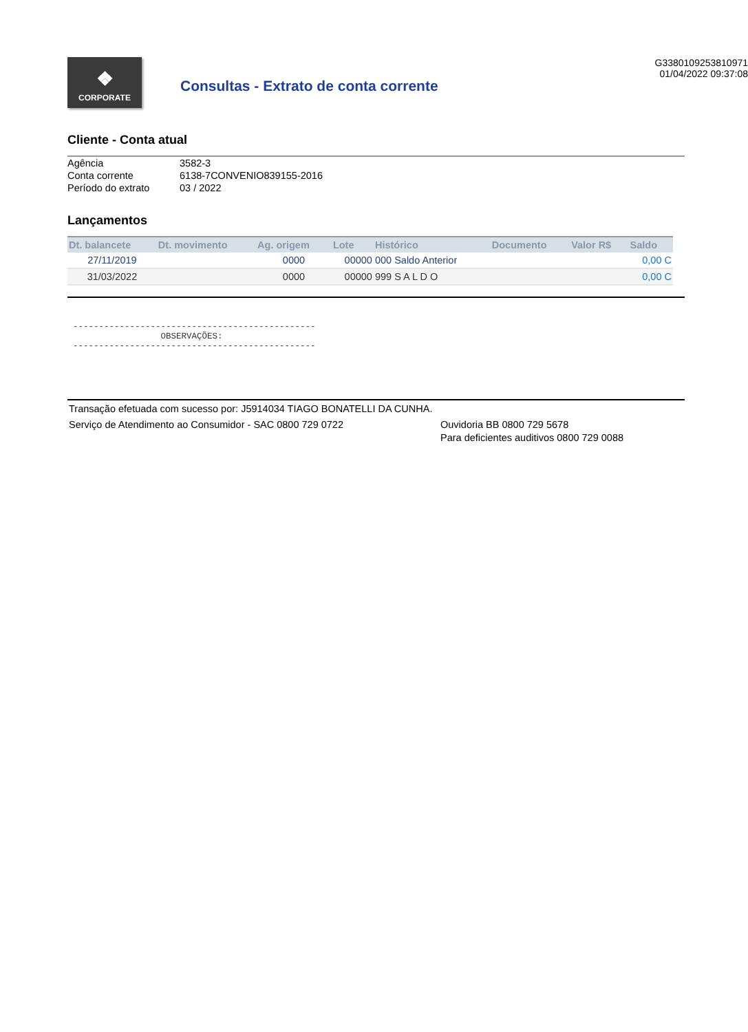❖
CORPORATE
Consultas - Extrato de conta corrente
G3380109253810971
01/04/2022 09:37:08
Cliente - Conta atual
| Agência | 3582-3 |
| Conta corrente | 6138-7CONVENIO839155-2016 |
| Período do extrato | 03 / 2022 |
Lançamentos
| Dt. balancete | Dt. movimento | Ag. origem | Lote | Histórico | Documento | Valor R$ | Saldo |
| --- | --- | --- | --- | --- | --- | --- | --- |
| 27/11/2019 | | 0000 | 00000 | 000 Saldo Anterior | | | 0,00 C |
| 31/03/2022 | | 0000 | 00000 | 999 S A L D O | | | 0,00 C |
-----------------------------------------------
                 OBSERVAÇÕES:
-----------------------------------------------
Transação efetuada com sucesso por: J5914034 TIAGO BONATELLI DA CUNHA.
Serviço de Atendimento ao Consumidor - SAC 0800 729 0722 Ouvidoria BB 0800 729 5678
Para deficientes auditivos 0800 729 0088